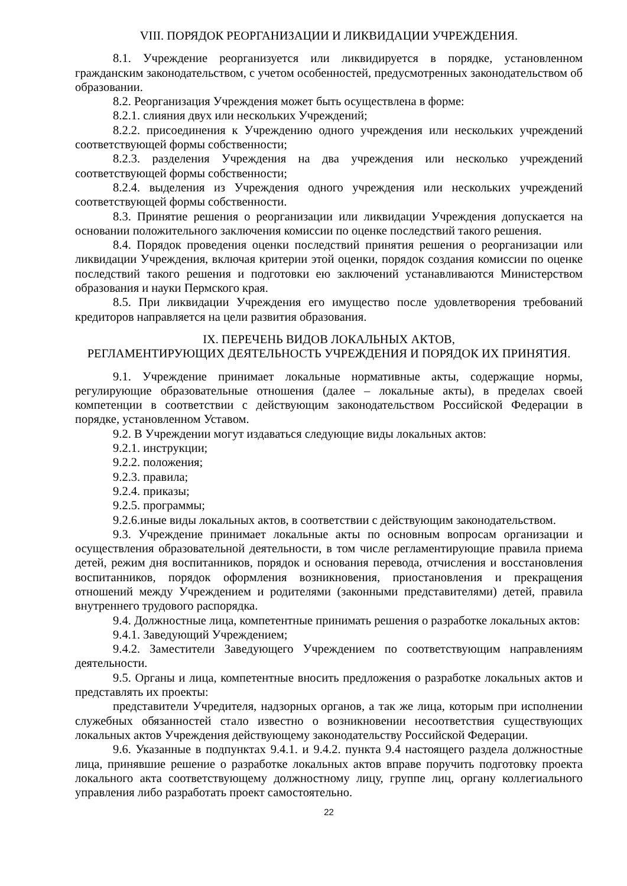VIII. ПОРЯДОК РЕОРГАНИЗАЦИИ И ЛИКВИДАЦИИ УЧРЕЖДЕНИЯ.
8.1. Учреждение реорганизуется или ликвидируется в порядке, установленном гражданским законодательством, с учетом особенностей, предусмотренных законодательством об образовании.
8.2. Реорганизация Учреждения может быть осуществлена в форме:
8.2.1. слияния двух или нескольких Учреждений;
8.2.2. присоединения к Учреждению одного учреждения или нескольких учреждений соответствующей формы собственности;
8.2.3. разделения Учреждения на два учреждения или несколько учреждений соответствующей формы собственности;
8.2.4. выделения из Учреждения одного учреждения или нескольких учреждений соответствующей формы собственности.
8.3. Принятие решения о реорганизации или ликвидации Учреждения допускается на основании положительного заключения комиссии по оценке последствий такого решения.
8.4. Порядок проведения оценки последствий принятия решения о реорганизации или ликвидации Учреждения, включая критерии этой оценки, порядок создания комиссии по оценке последствий такого решения и подготовки ею заключений устанавливаются Министерством образования и науки Пермского края.
8.5. При ликвидации Учреждения его имущество после удовлетворения требований кредиторов направляется на цели развития образования.
IX. ПЕРЕЧЕНЬ ВИДОВ ЛОКАЛЬНЫХ АКТОВ,
РЕГЛАМЕНТИРУЮЩИХ ДЕЯТЕЛЬНОСТЬ УЧРЕЖДЕНИЯ И ПОРЯДОК ИХ ПРИНЯТИЯ.
9.1. Учреждение принимает локальные нормативные акты, содержащие нормы, регулирующие образовательные отношения (далее – локальные акты), в пределах своей компетенции в соответствии с действующим законодательством Российской Федерации в порядке, установленном Уставом.
9.2. В Учреждении могут издаваться следующие виды локальных актов:
9.2.1. инструкции;
9.2.2. положения;
9.2.3. правила;
9.2.4. приказы;
9.2.5. программы;
9.2.6.иные виды локальных актов, в соответствии с действующим законодательством.
9.3. Учреждение принимает локальные акты по основным вопросам организации и осуществления образовательной деятельности, в том числе регламентирующие правила приема детей, режим дня воспитанников, порядок и основания перевода, отчисления и восстановления воспитанников, порядок оформления возникновения, приостановления и прекращения отношений между Учреждением и родителями (законными представителями) детей, правила внутреннего трудового распорядка.
9.4. Должностные лица, компетентные принимать решения о разработке локальных актов:
9.4.1. Заведующий Учреждением;
9.4.2. Заместители Заведующего Учреждением по соответствующим направлениям деятельности.
9.5. Органы и лица, компетентные вносить предложения о разработке локальных актов и представлять их проекты:
представители Учредителя, надзорных органов, а так же лица, которым при исполнении служебных обязанностей стало известно о возникновении несоответствия существующих локальных актов Учреждения действующему законодательству Российской Федерации.
9.6. Указанные в подпунктах 9.4.1. и 9.4.2. пункта 9.4 настоящего раздела должностные лица, принявшие решение о разработке локальных актов вправе поручить подготовку проекта локального акта соответствующему должностному лицу, группе лиц, органу коллегиального управления либо разработать проект самостоятельно.
22